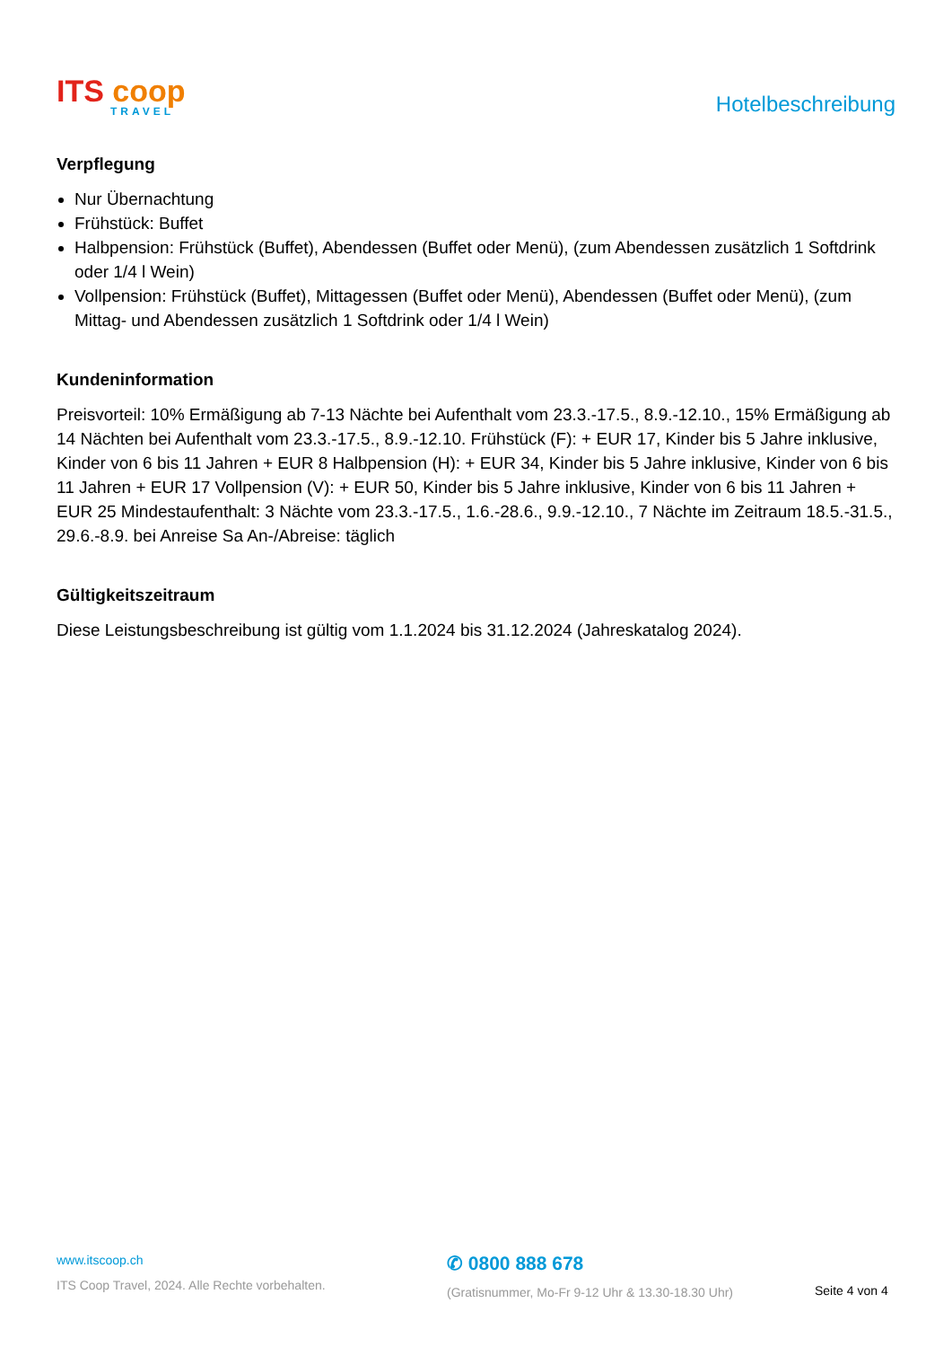ITS coop
TRAVEL
Hotelbeschreibung
Verpflegung
Nur Übernachtung
Frühstück: Buffet
Halbpension: Frühstück (Buffet), Abendessen (Buffet oder Menü), (zum Abendessen zusätzlich 1 Softdrink oder 1/4 l Wein)
Vollpension: Frühstück (Buffet), Mittagessen (Buffet oder Menü), Abendessen (Buffet oder Menü), (zum Mittag- und Abendessen zusätzlich 1 Softdrink oder 1/4 l Wein)
Kundeninformation
Preisvorteil: 10% Ermäßigung ab 7-13 Nächte bei Aufenthalt vom 23.3.-17.5., 8.9.-12.10., 15% Ermäßigung ab 14 Nächten bei Aufenthalt vom 23.3.-17.5., 8.9.-12.10. Frühstück (F): + EUR 17, Kinder bis 5 Jahre inklusive, Kinder von 6 bis 11 Jahren + EUR 8 Halbpension (H): + EUR 34, Kinder bis 5 Jahre inklusive, Kinder von 6 bis 11 Jahren + EUR 17 Vollpension (V): + EUR 50, Kinder bis 5 Jahre inklusive, Kinder von 6 bis 11 Jahren + EUR 25 Mindestaufenthalt: 3 Nächte vom 23.3.-17.5., 1.6.-28.6., 9.9.-12.10., 7 Nächte im Zeitraum 18.5.-31.5., 29.6.-8.9. bei Anreise Sa An-/Abreise: täglich
Gültigkeitszeitraum
Diese Leistungsbeschreibung ist gültig vom 1.1.2024 bis 31.12.2024 (Jahreskatalog 2024).
www.itscoop.ch
ITS Coop Travel, 2024. Alle Rechte vorbehalten.
✆ 0800 888 678
(Gratisnummer, Mo-Fr 9-12 Uhr & 13.30-18.30 Uhr)
Seite 4 von 4